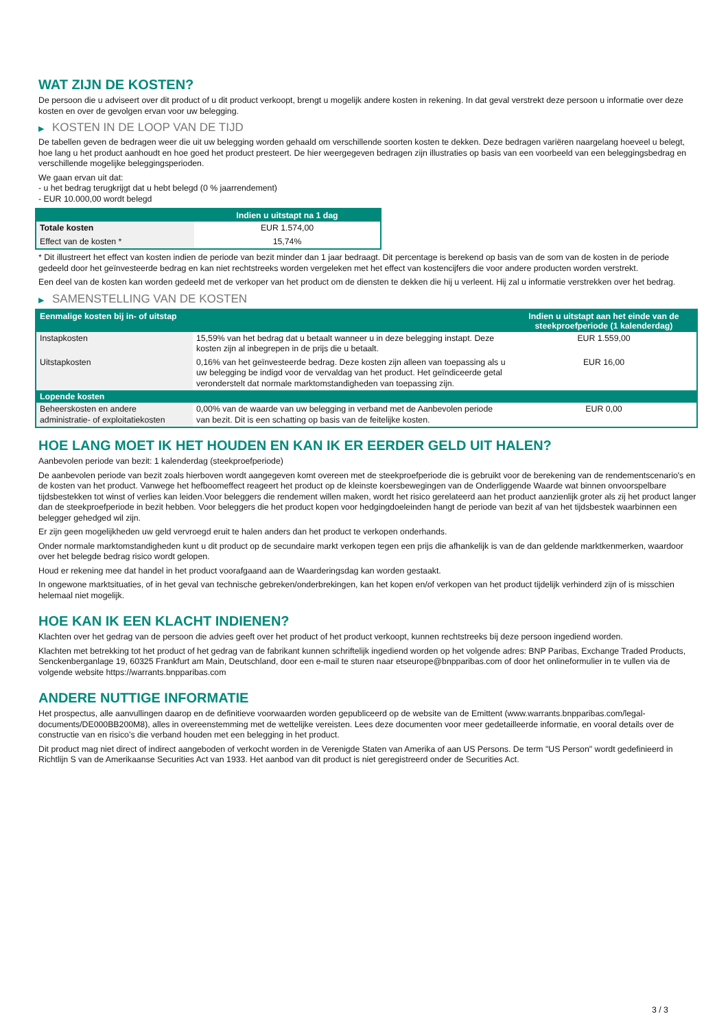WAT ZIJN DE KOSTEN?
De persoon die u adviseert over dit product of u dit product verkoopt, brengt u mogelijk andere kosten in rekening. In dat geval verstrekt deze persoon u informatie over deze kosten en over de gevolgen ervan voor uw belegging.
▶ KOSTEN IN DE LOOP VAN DE TIJD
De tabellen geven de bedragen weer die uit uw belegging worden gehaald om verschillende soorten kosten te dekken. Deze bedragen variëren naargelang hoeveel u belegt, hoe lang u het product aanhoudt en hoe goed het product presteert. De hier weergegeven bedragen zijn illustraties op basis van een voorbeeld van een beleggingsbedrag en verschillende mogelijke beleggingsperioden.
We gaan ervan uit dat:
- u het bedrag terugkrijgt dat u hebt belegd (0 % jaarrendement)
- EUR 10.000,00 wordt belegd
| | Indien u uitstapt na 1 dag |
| --- | --- |
| Totale kosten | EUR 1.574,00 |
| Effect van de kosten * | 15,74% |
* Dit illustreert het effect van kosten indien de periode van bezit minder dan 1 jaar bedraagt. Dit percentage is berekend op basis van de som van de kosten in de periode gedeeld door het geïnvesteerde bedrag en kan niet rechtstreeks worden vergeleken met het effect van kostencijfers die voor andere producten worden verstrekt.
Een deel van de kosten kan worden gedeeld met de verkoper van het product om de diensten te dekken die hij u verleent. Hij zal u informatie verstrekken over het bedrag.
▶ SAMENSTELLING VAN DE KOSTEN
| Eenmalige kosten bij in- of uitstap | | Indien u uitstapt aan het einde van de steekproefperiode (1 kalenderdag) |
| --- | --- | --- |
| Instapkosten | 15,59% van het bedrag dat u betaalt wanneer u in deze belegging instapt. Deze kosten zijn al inbegrepen in de prijs die u betaalt. | EUR 1.559,00 |
| Uitstapkosten | 0,16% van het geïnvesteerde bedrag. Deze kosten zijn alleen van toepassing als u uw belegging be indigd voor de vervaldag van het product. Het geïndiceerde getal veronderstelt dat normale marktomstandigheden van toepassing zijn. | EUR 16,00 |
| Lopende kosten | | |
| Beheerskosten en andere administratie- of exploitatiekosten | 0,00% van de waarde van uw belegging in verband met de Aanbevolen periode van bezit. Dit is een schatting op basis van de feitelijke kosten. | EUR 0,00 |
HOE LANG MOET IK HET HOUDEN EN KAN IK ER EERDER GELD UIT HALEN?
Aanbevolen periode van bezit: 1 kalenderdag (steekproefperiode)
De aanbevolen periode van bezit zoals hierboven wordt aangegeven komt overeen met de steekproefperiode die is gebruikt voor de berekening van de rendementscenario's en de kosten van het product. Vanwege het hefboomeffect reageert het product op de kleinste koersbewegingen van de Onderliggende Waarde wat binnen onvoorspelbare tijdsbestekken tot winst of verlies kan leiden.Voor beleggers die rendement willen maken, wordt het risico gerelateerd aan het product aanzienlijk groter als zij het product langer dan de steekproefperiode in bezit hebben. Voor beleggers die het product kopen voor hedgingdoeleinden hangt de periode van bezit af van het tijdsbestek waarbinnen een belegger gehedged wil zijn.
Er zijn geen mogelijkheden uw geld vervroegd eruit te halen anders dan het product te verkopen onderhands.
Onder normale marktomstandigheden kunt u dit product op de secundaire markt verkopen tegen een prijs die afhankelijk is van de dan geldende marktkenmerken, waardoor over het belegde bedrag risico wordt gelopen.
Houd er rekening mee dat handel in het product voorafgaand aan de Waarderingsdag kan worden gestaakt.
In ongewone marktsituaties, of in het geval van technische gebreken/onderbrekingen, kan het kopen en/of verkopen van het product tijdelijk verhinderd zijn of is misschien helemaal niet mogelijk.
HOE KAN IK EEN KLACHT INDIENEN?
Klachten over het gedrag van de persoon die advies geeft over het product of het product verkoopt, kunnen rechtstreeks bij deze persoon ingediend worden.
Klachten met betrekking tot het product of het gedrag van de fabrikant kunnen schriftelijk ingediend worden op het volgende adres: BNP Paribas, Exchange Traded Products, Senckenberganlage 19, 60325 Frankfurt am Main, Deutschland, door een e-mail te sturen naar etseurope@bnpparibas.com of door het onlineformulier in te vullen via de volgende website https://warrants.bnpparibas.com
ANDERE NUTTIGE INFORMATIE
Het prospectus, alle aanvullingen daarop en de definitieve voorwaarden worden gepubliceerd op de website van de Emittent (www.warrants.bnpparibas.com/legal-documents/DE000BB200M8), alles in overeenstemming met de wettelijke vereisten. Lees deze documenten voor meer gedetailleerde informatie, en vooral details over de constructie van en risico’s die verband houden met een belegging in het product.
Dit product mag niet direct of indirect aangeboden of verkocht worden in de Verenigde Staten van Amerika of aan US Persons. De term "US Person" wordt gedefinieerd in Richtlijn S van de Amerikaanse Securities Act van 1933. Het aanbod van dit product is niet geregistreerd onder de Securities Act.
3 / 3